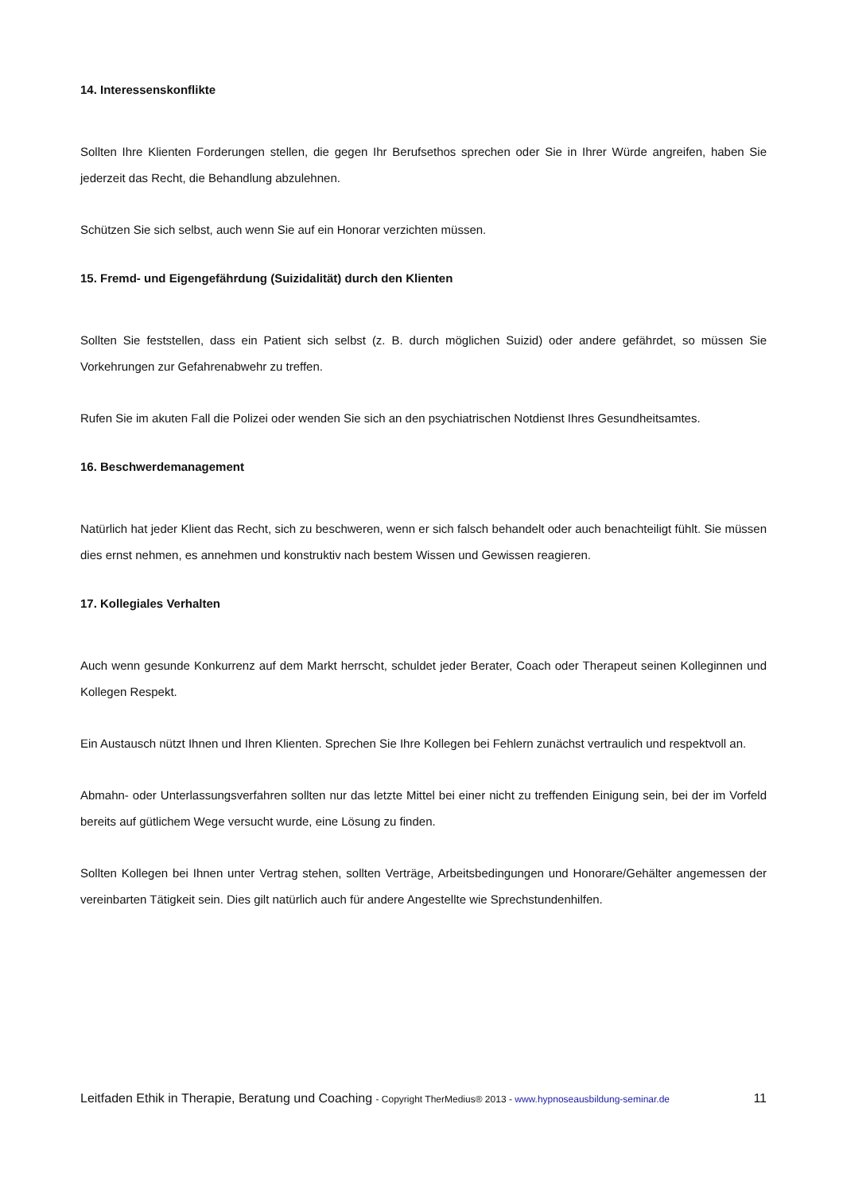14. Interessenskonflikte
Sollten Ihre Klienten Forderungen stellen, die gegen Ihr Berufsethos sprechen oder Sie in Ihrer Würde angreifen, haben Sie jederzeit das Recht, die Behandlung abzulehnen.
Schützen Sie sich selbst, auch wenn Sie auf ein Honorar verzichten müssen.
15. Fremd- und Eigengefährdung (Suizidalität) durch den Klienten
Sollten Sie feststellen, dass ein Patient sich selbst (z. B. durch möglichen Suizid) oder andere gefährdet, so müssen Sie Vorkehrungen zur Gefahrenabwehr zu treffen.
Rufen Sie im akuten Fall die Polizei oder wenden Sie sich an den psychiatrischen Notdienst Ihres Gesundheitsamtes.
16. Beschwerdemanagement
Natürlich hat jeder Klient das Recht, sich zu beschweren, wenn er sich falsch behandelt oder auch benachteiligt fühlt. Sie müssen dies ernst nehmen, es annehmen und konstruktiv nach bestem Wissen und Gewissen reagieren.
17. Kollegiales Verhalten
Auch wenn gesunde Konkurrenz auf dem Markt herrscht, schuldet jeder Berater, Coach oder Therapeut seinen Kolleginnen und Kollegen Respekt.
Ein Austausch nützt Ihnen und Ihren Klienten. Sprechen Sie Ihre Kollegen bei Fehlern zunächst vertraulich und respektvoll an.
Abmahn- oder Unterlassungsverfahren sollten nur das letzte Mittel bei einer nicht zu treffenden Einigung sein, bei der im Vorfeld bereits auf gütlichem Wege versucht wurde, eine Lösung zu finden.
Sollten Kollegen bei Ihnen unter Vertrag stehen, sollten Verträge, Arbeitsbedingungen und Honorare/Gehälter angemessen der vereinbarten Tätigkeit sein. Dies gilt natürlich auch für andere Angestellte wie Sprechstundenhilfen.
Leitfaden Ethik in Therapie, Beratung und Coaching - Copyright TherMedius® 2013 - www.hypnoseausbildung-seminar.de 11